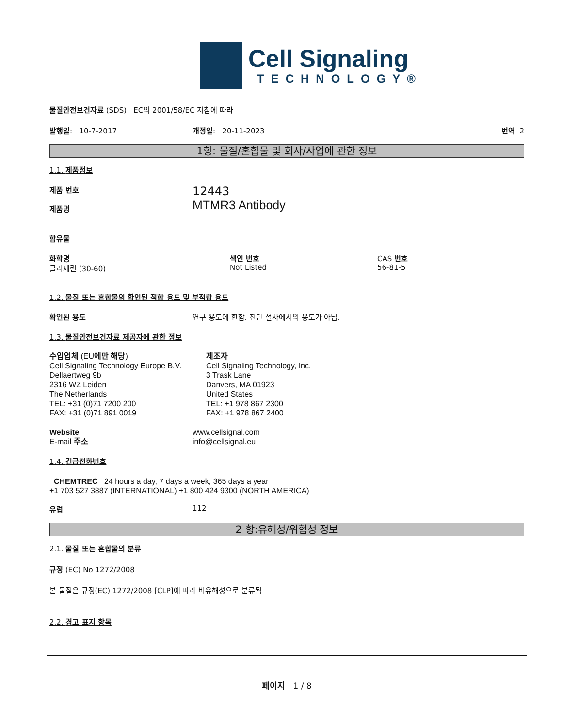Cell Signaling
TECHNOLOGY®
물질안전보건자료 (SDS) EC의 2001/58/EC 지침에 따라
발행일: 10-7-2017 개정일: 20-11-2023 번역 2
1항: 물질/혼합물 및 회사/사업에 관한 정보
1.1. 제품정보
제품 번호
제품명
12443
MTMR3 Antibody
함유물
화학명
글리세린 (30-60)
색인 번호
Not Listed
CAS 번호
56-81-5
1.2. 물질 또는 혼합물의 확인된 적합 용도 및 부적합 용도
확인된 용도 연구 용도에 한함. 진단 절차에서의 용도가 아님.
1.3. 물질안전보건자료 제공자에 관한 정보
수입업체 (EU에만 해당)
Cell Signaling Technology Europe B.V.
Dellaertweg 9b
2316 WZ Leiden
The Netherlands
TEL: +31 (0)71 7200 200
FAX: +31 (0)71 891 0019
제조자
Cell Signaling Technology, Inc.
3 Trask Lane
Danvers, MA 01923
United States
TEL: +1 978 867 2300
FAX: +1 978 867 2400
Website
E-mail 주소
www.cellsignal.com
info@cellsignal.eu
1.4. 긴급전화번호
CHEMTREC 24 hours a day, 7 days a week, 365 days a year
+1 703 527 3887 (INTERNATIONAL) +1 800 424 9300 (NORTH AMERICA)
유럽 112
2 항:유해성/위험성 정보
2.1. 물질 또는 혼합물의 분류
규정 (EC) No 1272/2008
본 물질은 규정(EC) 1272/2008 [CLP]에 따라 비유해성으로 분류됨
2.2. 경고 표지 항목
페이지 1 / 8